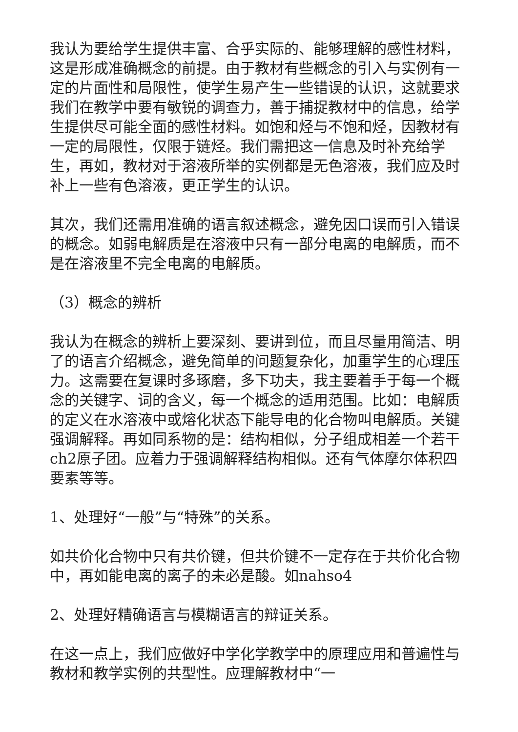我认为要给学生提供丰富、合乎实际的、能够理解的感性材料，这是形成准确概念的前提。由于教材有些概念的引入与实例有一定的片面性和局限性，使学生易产生一些错误的认识，这就要求我们在教学中要有敏锐的调查力，善于捕捉教材中的信息，给学生提供尽可能全面的感性材料。如饱和烃与不饱和烃，因教材有一定的局限性，仅限于链烃。我们需把这一信息及时补充给学生，再如，教材对于溶液所举的实例都是无色溶液，我们应及时补上一些有色溶液，更正学生的认识。
其次，我们还需用准确的语言叙述概念，避免因口误而引入错误的概念。如弱电解质是在溶液中只有一部分电离的电解质，而不是在溶液里不完全电离的电解质。
（3）概念的辨析
我认为在概念的辨析上要深刻、要讲到位，而且尽量用简洁、明了的语言介绍概念，避免简单的问题复杂化，加重学生的心理压力。这需要在复课时多琢磨，多下功夫，我主要着手于每一个概念的关键字、词的含义，每一个概念的适用范围。比如：电解质的定义在水溶液中或熔化状态下能导电的化合物叫电解质。关键强调解释。再如同系物的是：结构相似，分子组成相差一个若干ch2原子团。应着力于强调解释结构相似。还有气体摩尔体积四要素等等。
1、处理好“一般”与“特殊”的关系。
如共价化合物中只有共价键，但共价键不一定存在于共价化合物中，再如能电离的离子的未必是酸。如nahso4
2、处理好精确语言与模糊语言的辩证关系。
在这一点上，我们应做好中学化学教学中的原理应用和普遍性与教材和教学实例的共型性。应理解教材中“一